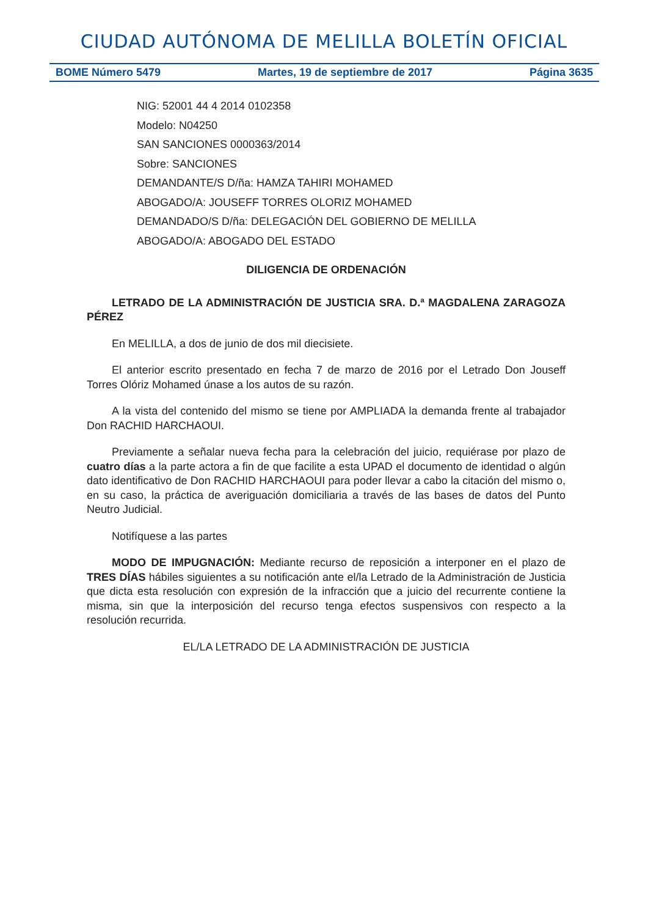CIUDAD AUTÓNOMA DE MELILLA BOLETÍN OFICIAL
BOME Número 5479 Martes, 19 de septiembre de 2017 Página 3635
NIG: 52001 44 4 2014 0102358
Modelo: N04250
SAN SANCIONES 0000363/2014
Sobre: SANCIONES
DEMANDANTE/S D/ña: HAMZA TAHIRI MOHAMED
ABOGADO/A: JOUSEFF TORRES OLORIZ MOHAMED
DEMANDADO/S D/ña: DELEGACIÓN DEL GOBIERNO DE MELILLA
ABOGADO/A: ABOGADO DEL ESTADO
DILIGENCIA DE ORDENACIÓN
LETRADO DE LA ADMINISTRACIÓN DE JUSTICIA SRA. D.ª MAGDALENA ZARAGOZA PÉREZ
En MELILLA, a dos de junio de dos mil diecisiete.
El anterior escrito presentado en fecha 7 de marzo de 2016 por el Letrado Don Jouseff Torres Olóriz Mohamed únase a los autos de su razón.
A la vista del contenido del mismo se tiene por AMPLIADA la demanda frente al trabajador Don RACHID HARCHAOUI.
Previamente a señalar nueva fecha para la celebración del juicio, requiérase por plazo de cuatro días a la parte actora a fin de que facilite a esta UPAD el documento de identidad o algún dato identificativo de Don RACHID HARCHAOUI para poder llevar a cabo la citación del mismo o, en su caso, la práctica de averiguación domiciliaria a través de las bases de datos del Punto Neutro Judicial.
Notifíquese a las partes
MODO DE IMPUGNACIÓN: Mediante recurso de reposición a interponer en el plazo de TRES DÍAS hábiles siguientes a su notificación ante el/la Letrado de la Administración de Justicia que dicta esta resolución con expresión de la infracción que a juicio del recurrente contiene la misma, sin que la interposición del recurso tenga efectos suspensivos con respecto a la resolución recurrida.
EL/LA LETRADO DE LA ADMINISTRACIÓN DE JUSTICIA